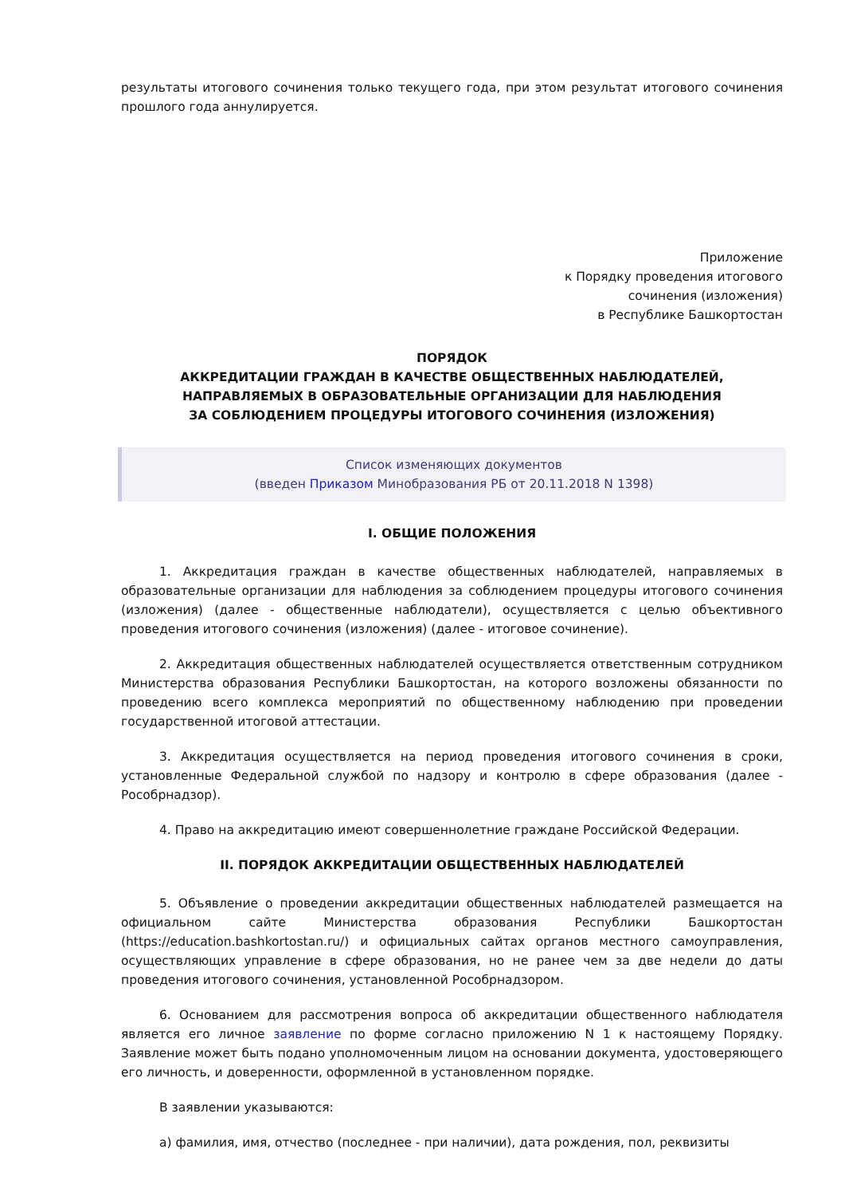результаты итогового сочинения только текущего года, при этом результат итогового сочинения прошлого года аннулируется.
Приложение
к Порядку проведения итогового
сочинения (изложения)
в Республике Башкортостан
ПОРЯДОК
АККРЕДИТАЦИИ ГРАЖДАН В КАЧЕСТВЕ ОБЩЕСТВЕННЫХ НАБЛЮДАТЕЛЕЙ,
НАПРАВЛЯЕМЫХ В ОБРАЗОВАТЕЛЬНЫЕ ОРГАНИЗАЦИИ ДЛЯ НАБЛЮДЕНИЯ
ЗА СОБЛЮДЕНИЕМ ПРОЦЕДУРЫ ИТОГОВОГО СОЧИНЕНИЯ (ИЗЛОЖЕНИЯ)
Список изменяющих документов
(введен Приказом Минобразования РБ от 20.11.2018 N 1398)
I. ОБЩИЕ ПОЛОЖЕНИЯ
1. Аккредитация граждан в качестве общественных наблюдателей, направляемых в образовательные организации для наблюдения за соблюдением процедуры итогового сочинения (изложения) (далее - общественные наблюдатели), осуществляется с целью объективного проведения итогового сочинения (изложения) (далее - итоговое сочинение).
2. Аккредитация общественных наблюдателей осуществляется ответственным сотрудником Министерства образования Республики Башкортостан, на которого возложены обязанности по проведению всего комплекса мероприятий по общественному наблюдению при проведении государственной итоговой аттестации.
3. Аккредитация осуществляется на период проведения итогового сочинения в сроки, установленные Федеральной службой по надзору и контролю в сфере образования (далее - Рособрнадзор).
4. Право на аккредитацию имеют совершеннолетние граждане Российской Федерации.
II. ПОРЯДОК АККРЕДИТАЦИИ ОБЩЕСТВЕННЫХ НАБЛЮДАТЕЛЕЙ
5. Объявление о проведении аккредитации общественных наблюдателей размещается на официальном сайте Министерства образования Республики Башкортостан (https://education.bashkortostan.ru/) и официальных сайтах органов местного самоуправления, осуществляющих управление в сфере образования, но не ранее чем за две недели до даты проведения итогового сочинения, установленной Рособрнадзором.
6. Основанием для рассмотрения вопроса об аккредитации общественного наблюдателя является его личное заявление по форме согласно приложению N 1 к настоящему Порядку. Заявление может быть подано уполномоченным лицом на основании документа, удостоверяющего его личность, и доверенности, оформленной в установленном порядке.
В заявлении указываются:
а) фамилия, имя, отчество (последнее - при наличии), дата рождения, пол, реквизиты